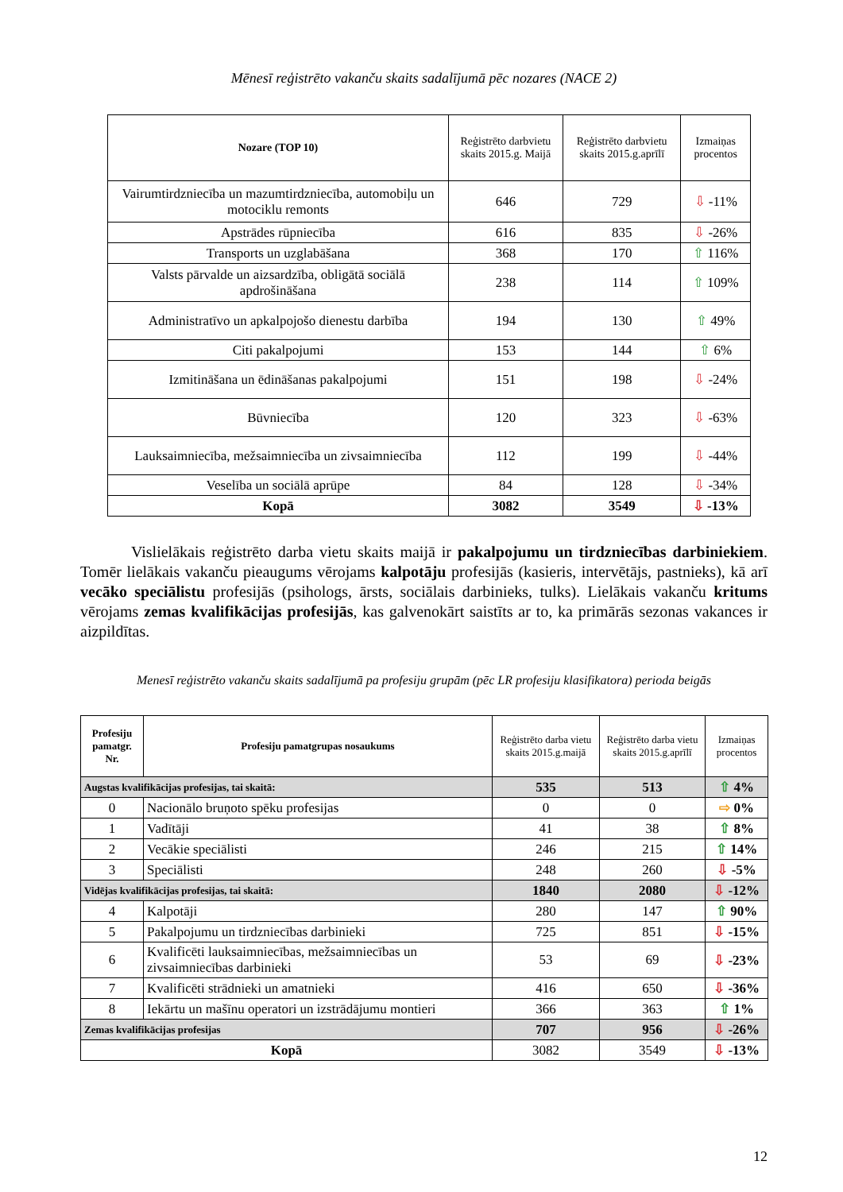Mēnesī reģistrēto vakanču skaits sadalījumā pēc nozares (NACE 2)
| Nozare (TOP 10) | Reģistrēto darbvietu skaits 2015.g. Maijā | Reģistrēto darbvietu skaits 2015.g.aprīlī | Izmaiņas procentos |
| --- | --- | --- | --- |
| Vairumtirdzniecība un mazumtirdzniecība, automobiļu un motociklu remonts | 646 | 729 | ⇩ -11% |
| Apstrādes rūpniecība | 616 | 835 | ⇩ -26% |
| Transports un uzglabāšana | 368 | 170 | ⇧ 116% |
| Valsts pārvalde un aizsardzība, obligātā sociālā apdrošināšana | 238 | 114 | ⇧ 109% |
| Administratīvo un apkalpojošo dienestu darbība | 194 | 130 | ⇧ 49% |
| Citi pakalpojumi | 153 | 144 | ⇧ 6% |
| Izmitināšana un ēdināšanas pakalpojumi | 151 | 198 | ⇩ -24% |
| Būvniecība | 120 | 323 | ⇩ -63% |
| Lauksaimniecība, mežsaimniecība un zivsaimniecība | 112 | 199 | ⇩ -44% |
| Veselība un sociālā aprūpe | 84 | 128 | ⇩ -34% |
| Kopā | 3082 | 3549 | ⇩ -13% |
Vislielākais reģistrēto darba vietu skaits maijā ir pakalpojumu un tirdzniecības darbiniekiem. Tomēr lielākais vakanču pieaugums vērojams kalpotāju profesijās (kasieris, intervētājs, pastnieks), kā arī vecāko speciālistu profesijās (psihologs, ārsts, sociālais darbinieks, tulks). Lielākais vakanču kritums vērojams zemas kvalifikācijas profesijās, kas galvenokārt saistīts ar to, ka primārās sezonas vakances ir aizpildītas.
Menesī reģistrēto vakanču skaits sadalījumā pa profesiju grupām (pēc LR profesiju klasifikatora) perioda beigās
| Profesiju pamatgr. Nr. | Profesiju pamatgrupas nosaukums | Reģistrēto darba vietu skaits 2015.g.maijā | Reģistrēto darba vietu skaits 2015.g.aprīlī | Izmaiņas procentos |
| --- | --- | --- | --- | --- |
| Augstas kvalifikācijas profesijas, tai skaitā: | | 535 | 513 | ⇧ 4% |
| 0 | Nacionālo bruņoto spēku profesijas | 0 | 0 | ⇨ 0% |
| 1 | Vadītāji | 41 | 38 | ⇧ 8% |
| 2 | Vecākie speciālisti | 246 | 215 | ⇧ 14% |
| 3 | Speciālisti | 248 | 260 | ⇩ -5% |
| Vidējas kvalifikācijas profesijas, tai skaitā: | | 1840 | 2080 | ⇩ -12% |
| 4 | Kalpotāji | 280 | 147 | ⇧ 90% |
| 5 | Pakalpojumu un tirdzniecības darbinieki | 725 | 851 | ⇩ -15% |
| 6 | Kvalificēti lauksaimniecības, mežsaimniecības un zivsaimniecības darbinieki | 53 | 69 | ⇩ -23% |
| 7 | Kvalificēti strādnieki un amatnieki | 416 | 650 | ⇩ -36% |
| 8 | Iekārtu un mašīnu operatori un izstrādājumu montieri | 366 | 363 | ⇧ 1% |
| Zemas kvalifikācijas profesijas | | 707 | 956 | ⇩ -26% |
| Kopā | | 3082 | 3549 | ⇩ -13% |
12